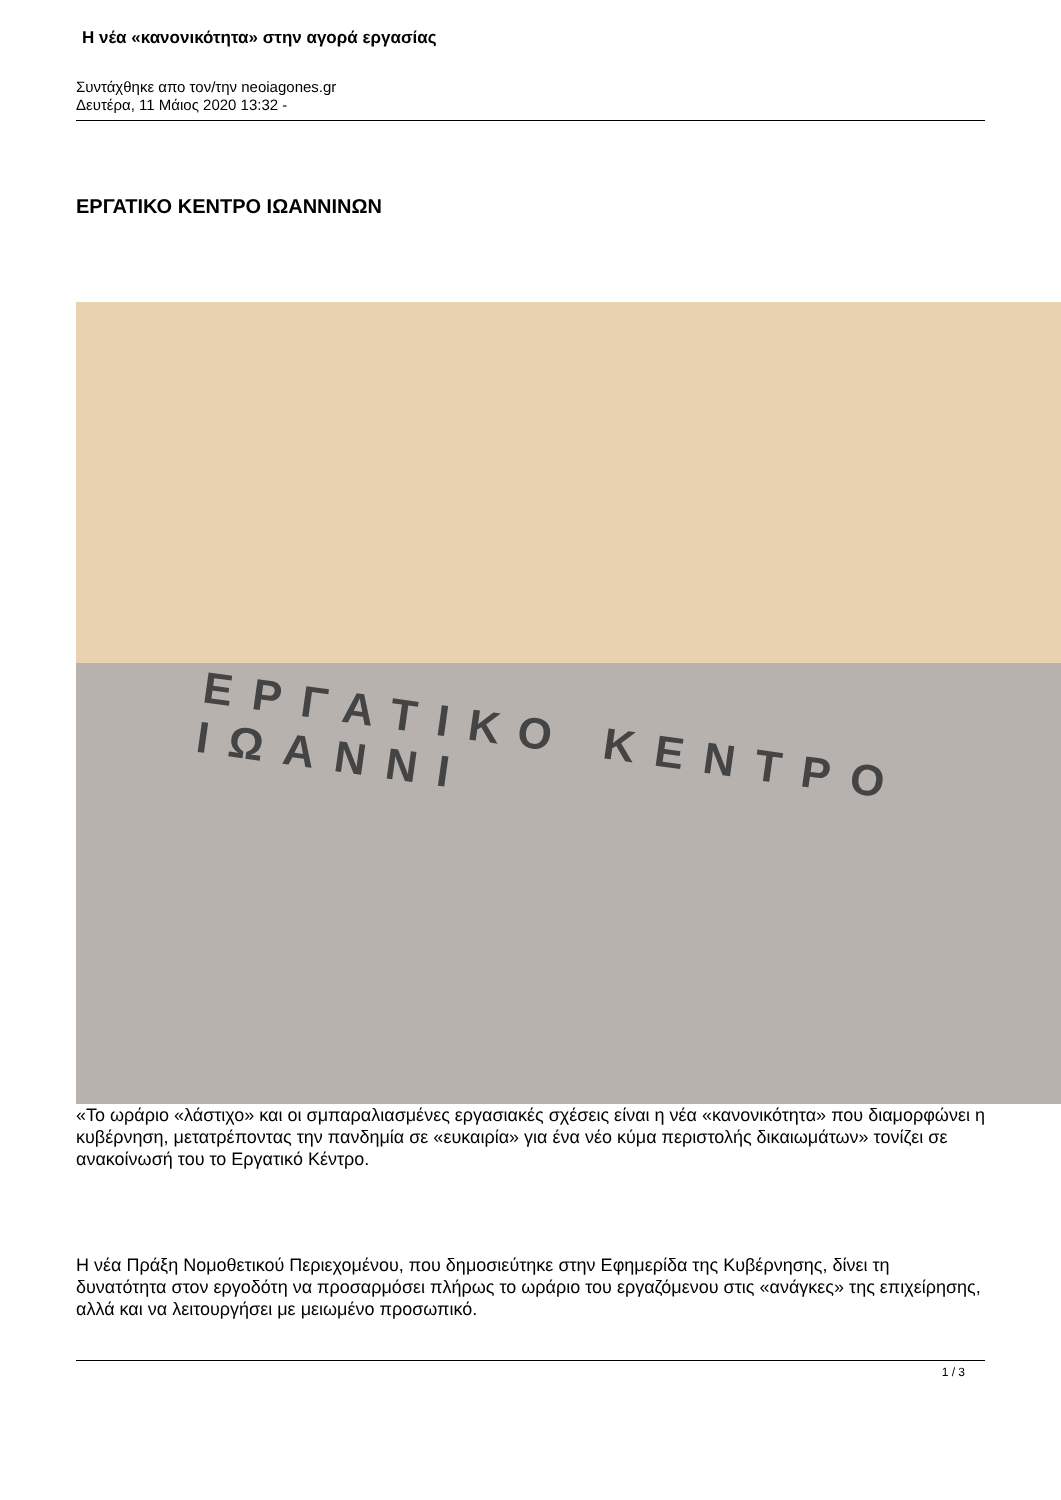Η νέα «κανονικότητα» στην αγορά εργασίας
Συντάχθηκε απο τον/την neoiagones.gr
Δευτέρα, 11 Μάιος 2020 13:32 -
ΕΡΓΑΤΙΚΟ ΚΕΝΤΡΟ ΙΩΑΝΝΙΝΩΝ
ΕΡΓΑΤΙΚΟ ΚΕΝΤΡΟ ΙΩΑΝΝΙ
«Το ωράριο «λάστιχο» και οι σμπαραλιασμένες εργασιακές σχέσεις είναι η νέα «κανονικότητα» που διαμορφώνει η κυβέρνηση, μετατρέποντας την πανδημία σε «ευκαιρία» για ένα νέο κύμα περιστολής δικαιωμάτων» τονίζει σε ανακοίνωσή του το Εργατικό Κέντρο.
Η νέα Πράξη Νομοθετικού Περιεχομένου, που δημοσιεύτηκε στην Εφημερίδα της Κυβέρνησης, δίνει τη δυνατότητα στον εργοδότη να προσαρμόσει πλήρως το ωράριο του εργαζόμενου στις «ανάγκες» της επιχείρησης, αλλά και να λειτουργήσει με μειωμένο προσωπικό.
1 / 3